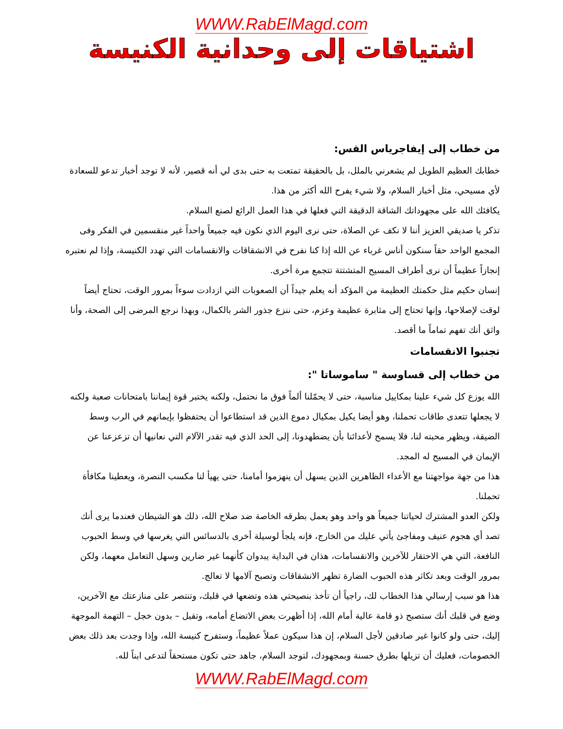WWW.RabElMagd.com
اشتياقات إلى وحدانية الكنيسة
من خطاب إلى إيفاجرياس القس:
خطابك العظيم الطويل لم يشعرني بالملل، بل بالحقيقة تمتعت به حتى بدى لي أنه قصير، لأنه لا توجد أخبار تدعو للسعادة لأي مسيحي، مثل أخبار السلام، ولا شيء يفرح الله أكثر من هذا.
يكافئك الله على مجهوداتك الشاقة الدقيقة التي فعلها في هذا العمل الرائع لصنع السلام.
تذكر يا صديقي العزيز أننا لا نكف عن الصلاة، حتى نرى اليوم الذي نكون فيه جميعاً واحداً غير منقسمين في الفكر وفى المجمع الواحد حقاً سنكون أناس غرباء عن الله إذا كنا نفرح في الانشقاقات والانقسامات التي تهدد الكنيسة، وإذا لم نعتبره إنجازاً عظيماً أن نرى أطراف المسيح المتشتتة تتجمع مرة أخرى.
إنسان حكيم مثل حكمتك العظيمة من المؤكد أنه يعلم جيداً أن الصعوبات التي ازدادت سوءاً بمرور الوقت، تحتاج أيضاً لوقت لإصلاحها، وإنها تحتاج إلى مثابرة عظيمة وعزم، حتى ننزع جذور الشر بالكمال، وبهذا نرجع المرضى إلى الصحة، وأنا واثق أنك تفهم تماماً ما أقصد.
تجنبوا الانقسامات
من خطاب إلى قساوسة " ساموساتا ":
الله يوزع كل شيء علينا بمكاييل مناسبة، حتى لا يحمّلنا ألماً فوق ما نحتمل، ولكنه يختبر قوة إيماننا بامتحانات صعبة ولكنه لا يجعلها تتعدى طاقات تحملنا، وهو أيضا يكيل بمكيال دموع الذين قد استطاعوا أن يحتفظوا بإيمانهم في الرب وسط الضيقة، ويظهر محبته لنا، فلا يسمح لأعدائنا بأن يضطهدونا، إلى الحد الذي فيه تقدر الآلام التي نعانيها أن تزعزعنا عن الإيمان في المسيح له المجد.
هذا من جهة مواجهتنا مع الأعداء الظاهرين الذين يسهل أن ينهزموا أمامنا، حتى يهيأ لنا مكسب النصرة، ويعطينا مكافأة تحملنا.
ولكن العدو المشترك لحياتنا جميعاً هو واحد وهو يعمل بطرقه الخاصة ضد صلاح الله، ذلك هو الشيطان فعندما يرى أنك تصد أي هجوم عنيف ومفاجئ يأتي عليك من الخارج، فإنه يلجأ لوسيلة أخرى بالدسائس التي يغرسها في وسط الحبوب النافعة، التي هي الاحتقار للآخرين والانقسامات، هذان في البداية يبدوان كأنهما غير ضارين وسهل التعامل معهما، ولكن بمرور الوقت وبعد تكاثر هذه الحبوب الضارة تظهر الانشقاقات وتصبح آلامها لا تعالج.
هذا هو سبب إرسالي هذا الخطاب لك، راجياً أن تأخذ بنصيحتي هذه وتضعها في قلبك، وتنتصر على منازعتك مع الآخرين، وضع في قلبك أنك ستصبح ذو قامة عالية أمام الله، إذا أظهرت بعض الاتضاع أمامه، وتقبل – بدون خجل – التهمة الموجهة إليك، حتى ولو كانوا غير صادقين لأجل السلام، إن هذا سيكون عملاً عظيماً، وستفرح كنيسة الله، وإذا وجدت بعد ذلك بعض الخصومات، فعليك أن تزيلها بطرق حسنة وبمجهودك، لتوجد السلام، جاهد حتى تكون مستحقاً لتدعى ابناً لله.
WWW.RabElMagd.com